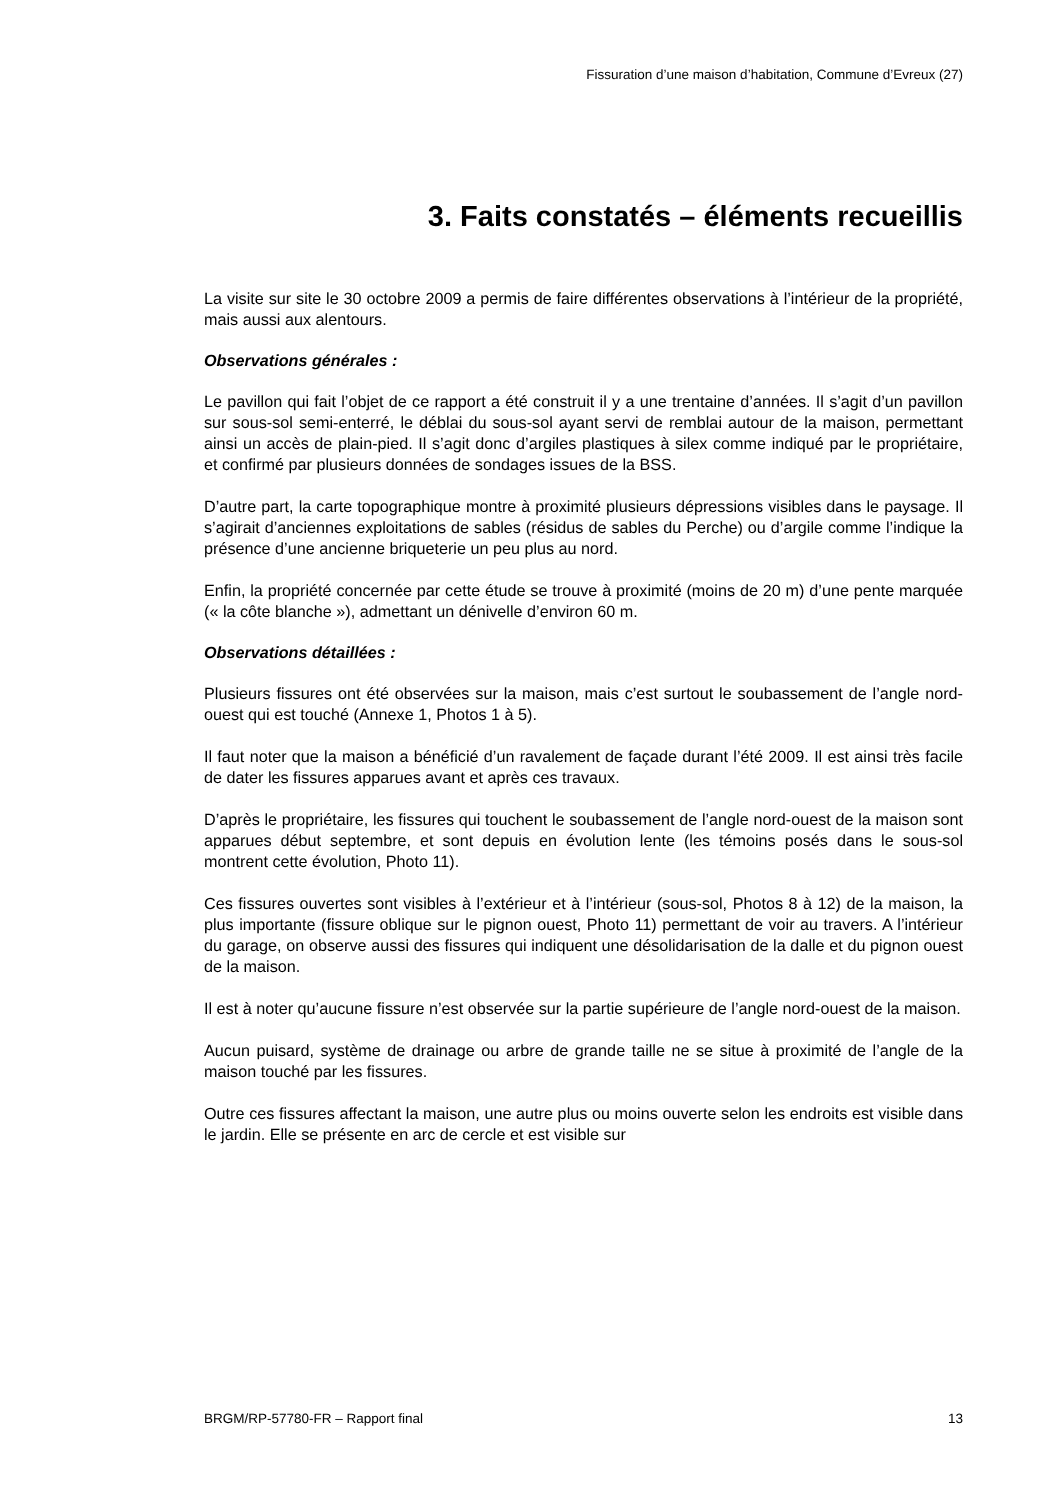Fissuration d’une maison d’habitation, Commune d’Evreux (27)
3. Faits constatés – éléments recueillis
La visite sur site le 30 octobre 2009 a permis de faire différentes observations à l’intérieur de la propriété, mais aussi aux alentours.
Observations générales :
Le pavillon qui fait l’objet de ce rapport a été construit il y a une trentaine d’années. Il s’agit d’un pavillon sur sous-sol semi-enterré, le déblai du sous-sol ayant servi de remblai autour de la maison, permettant ainsi un accès de plain-pied. Il s’agit donc d’argiles plastiques à silex comme indiqué par le propriétaire, et confirmé par plusieurs données de sondages issues de la BSS.
D’autre part, la carte topographique montre à proximité plusieurs dépressions visibles dans le paysage. Il s’agirait d’anciennes exploitations de sables (résidus de sables du Perche) ou d’argile comme l’indique la présence d’une ancienne briqueterie un peu plus au nord.
Enfin, la propriété concernée par cette étude se trouve à proximité (moins de 20 m) d’une pente marquée (« la côte blanche »), admettant un dénivelle d’environ 60 m.
Observations détaillées :
Plusieurs fissures ont été observées sur la maison, mais c’est surtout le soubassement de l’angle nord-ouest qui est touché (Annexe 1, Photos 1 à 5).
Il faut noter que la maison a bénéficié d’un ravalement de façade durant l’été 2009. Il est ainsi très facile de dater les fissures apparues avant et après ces travaux.
D’après le propriétaire, les fissures qui touchent le soubassement de l’angle nord-ouest de la maison sont apparues début septembre, et sont depuis en évolution lente (les témoins posés dans le sous-sol montrent cette évolution, Photo 11).
Ces fissures ouvertes sont visibles à l’extérieur et à l’intérieur (sous-sol, Photos 8 à 12) de la maison, la plus importante (fissure oblique sur le pignon ouest, Photo 11) permettant de voir au travers. A l’intérieur du garage, on observe aussi des fissures qui indiquent une désolidarisation de la dalle et du pignon ouest de la maison.
Il est à noter qu’aucune fissure n’est observée sur la partie supérieure de l’angle nord-ouest de la maison.
Aucun puisard, système de drainage ou arbre de grande taille ne se situe à proximité de l’angle de la maison touché par les fissures.
Outre ces fissures affectant la maison, une autre plus ou moins ouverte selon les endroits est visible dans le jardin. Elle se présente en arc de cercle et est visible sur
BRGM/RP-57780-FR – Rapport final 13